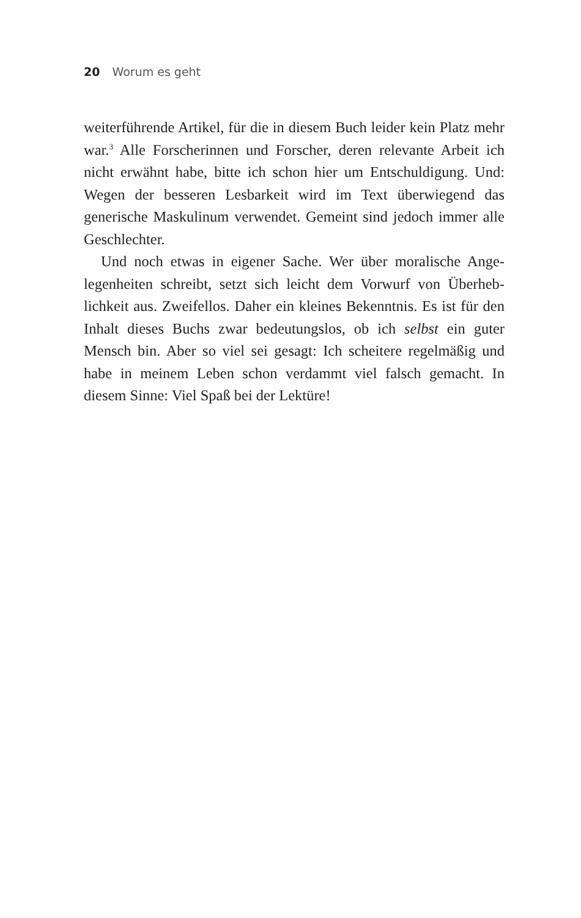20 Worum es geht
weiterführende Artikel, für die in diesem Buch leider kein Platz mehr war.<sup>3</sup> Alle Forscherinnen und Forscher, deren relevante Arbeit ich nicht erwähnt habe, bitte ich schon hier um Entschul­digung. Und: Wegen der besseren Lesbarkeit wird im Text über­wiegend das generische Maskulinum verwendet. Gemeint sind jedoch immer alle Geschlechter.
Und noch etwas in eigener Sache. Wer über moralische Ange­legenheiten schreibt, setzt sich leicht dem Vorwurf von Überheb­lichkeit aus. Zweifellos. Daher ein kleines Bekenntnis. Es ist für den Inhalt dieses Buchs zwar bedeutungslos, ob ich selbst ein guter Mensch bin. Aber so viel sei gesagt: Ich scheitere regelmäßig und habe in meinem Leben schon verdammt viel falsch gemacht. In diesem Sinne: Viel Spaß bei der Lektüre!